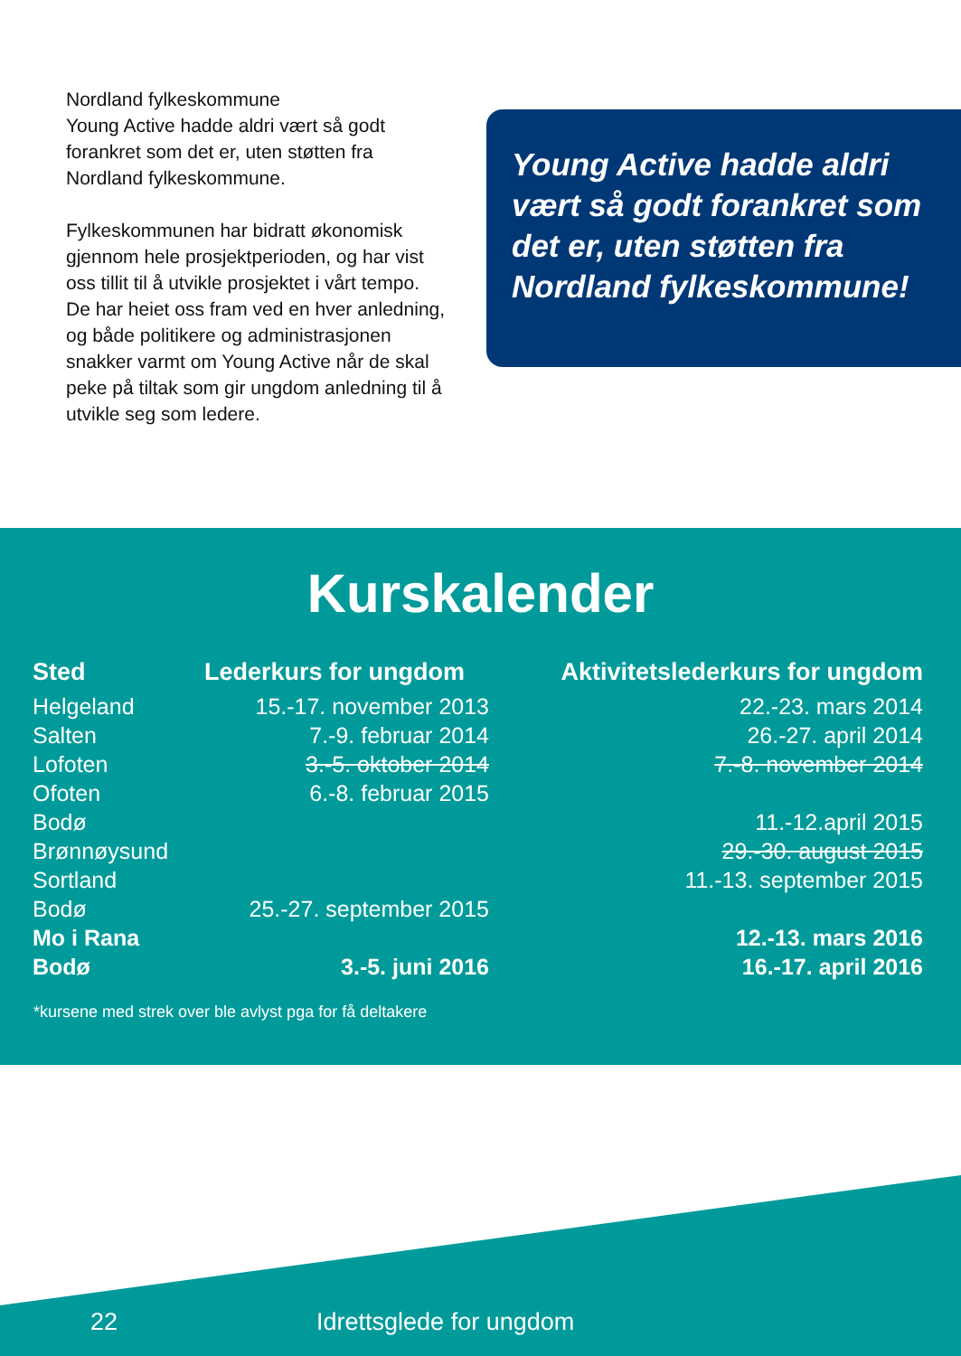Nordland fylkeskommune
Young Active hadde aldri vært så godt forankret som det er, uten støtten fra Nordland fylkeskommune.
Fylkeskommunen har bidratt økonomisk gjennom hele prosjektperioden, og har vist oss tillit til å utvikle prosjektet i vårt tempo. De har heiet oss fram ved en hver anledning, og både politikere og administrasjonen snakker varmt om Young Active når de skal peke på tiltak som gir ungdom anledning til å utvikle seg som ledere.
Young Active hadde aldri vært så godt forankret som det er, uten støtten fra Nordland fylkeskommune!
Kurskalender
| Sted | Lederkurs for ungdom | Aktivitetslederkurs for ungdom |
| --- | --- | --- |
| Helgeland | 15.-17. november 2013 | 22.-23. mars 2014 |
| Salten | 7.-9. februar 2014 | 26.-27. april 2014 |
| Lofoten | 3.-5. oktober 2014 | 7.-8. november 2014 |
| Ofoten | 6.-8. februar 2015 | |
| Bodø | | 11.-12.april 2015 |
| Brønnøysund | | 29.-30. august 2015 |
| Sortland | | 11.-13. september 2015 |
| Bodø | 25.-27. september 2015 | |
| Mo i Rana | | 12.-13. mars 2016 |
| Bodø | 3.-5. juni 2016 | 16.-17. april 2016 |
*kursene med strek over ble avlyst pga for få deltakere
22 Idrettsglede for ungdom